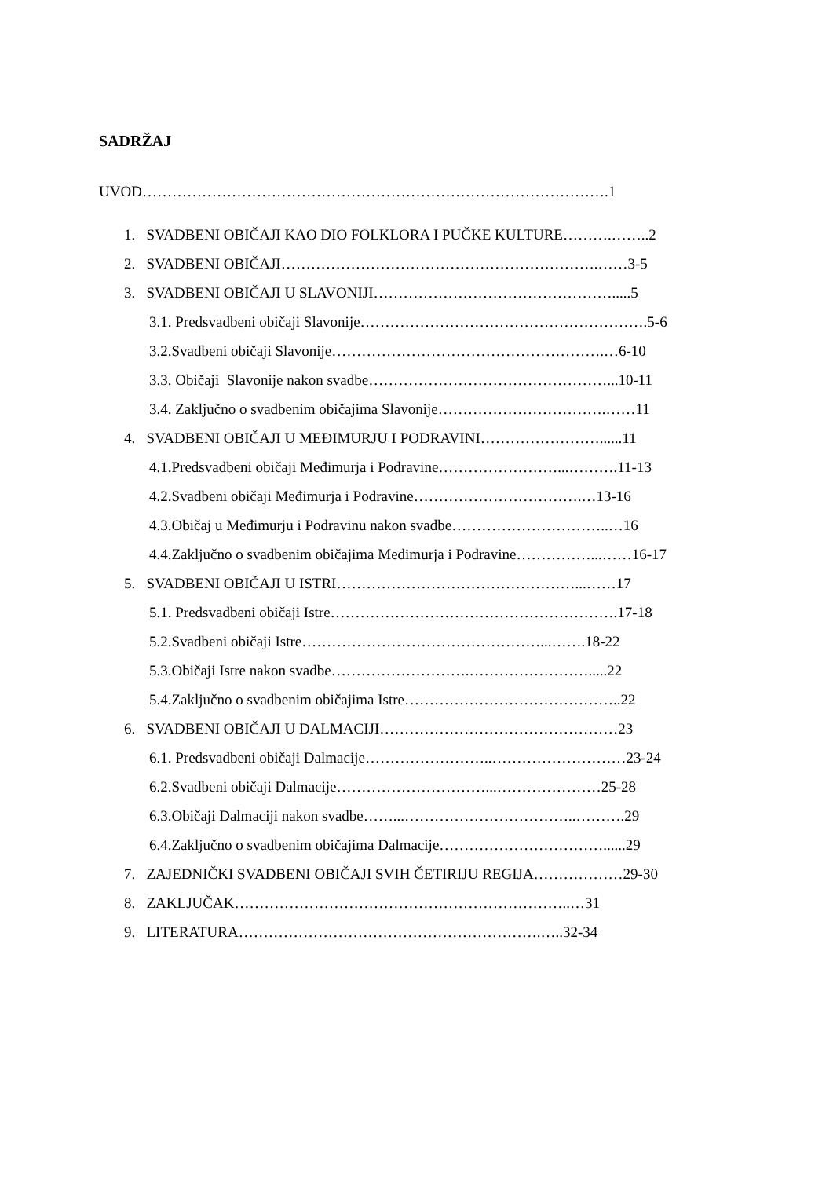SADRŽAJ
UVOD………………………………………………………………………………….1
1. SVADBENI OBIČAJI KAO DIO FOLKLORA I PUČKE KULTURE……….……..2
2. SVADBENI OBIČAJI……………………………………………………….……3-5
3. SVADBENI OBIČAJI U SLAVONIJI………………………………………….....5
3.1. Predsvadbeni običaji Slavonije………………………………………………….5-6
3.2.Svadbeni običaji Slavonije……………………………………………….…6-10
3.3. Običaji Slavonije nakon svadbe…………………………………………...10-11
3.4. Zaključno o svadbenim običajima Slavonije…………………………….……11
4. SVADBENI OBIČAJI U MEĐIMURJU I PODRAVINI……………………......11
4.1.Predsvadbeni običaji Međimurja i Podravine……………………...……….11-13
4.2.Svadbeni običaji Međimurja i Podravine…………………………….…13-16
4.3.Običaj u Međimurju i Podravinu nakon svadbe…………………………..…16
4.4.Zaključno o svadbenim običajima Međimurja i Podravine……………...……16-17
5. SVADBENI OBIČAJI U ISTRI…………………………………………...……17
5.1. Predsvadbeni običaji Istre………………………………………………….17-18
5.2.Svadbeni običaji Istre…………………………………………...…….18-22
5.3.Običaji Istre nakon svadbe……………………….…………………….....22
5.4.Zaključno o svadbenim običajima Istre……………………………………..22
6. SVADBENI OBIČAJI U DALMACIJI…………………………………………23
6.1. Predsvadbeni običaji Dalmacije……………………..………………………23-24
6.2.Svadbeni običaji Dalmacije…………………………...…………………25-28
6.3.Običaji Dalmaciji nakon svadbe……...……………………………..……….29
6.4.Zaključno o svadbenim običajima Dalmacije……………………………......29
7. ZAJEDNIČKI SVADBENI OBIČAJI SVIH ČETIRIJU REGIJA………………29-30
8. ZAKLJUČAK…………………………………………………………..…31
9. LITERATURA…………………………………………………….…..32-34